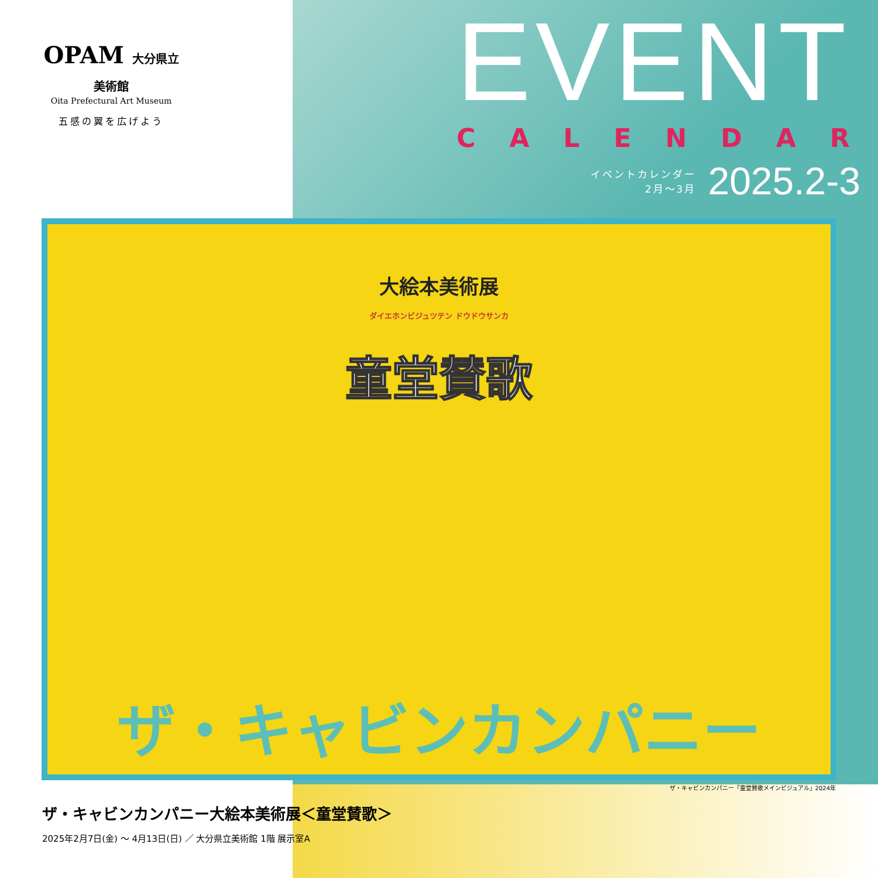OPAM 大分県立美術館
Oita Prefectural Art Museum
五感の翼を広げよう
EVENT
CALENDAR
イベントカレンダー
2月～3月
2025.2-3
大絵本美術展
ダイエホンビジュツテン ドウドウサンカ
童堂賛歌
ザ・キャビンカンパニー
ザ・キャビンカンパニー「童堂賛歌メインビジュアル」2024年
ザ・キャビンカンパニー大絵本美術展＜童堂賛歌＞
2025年2月7日(金) ～ 4月13日(日) ／ 大分県立美術館 1階 展示室A